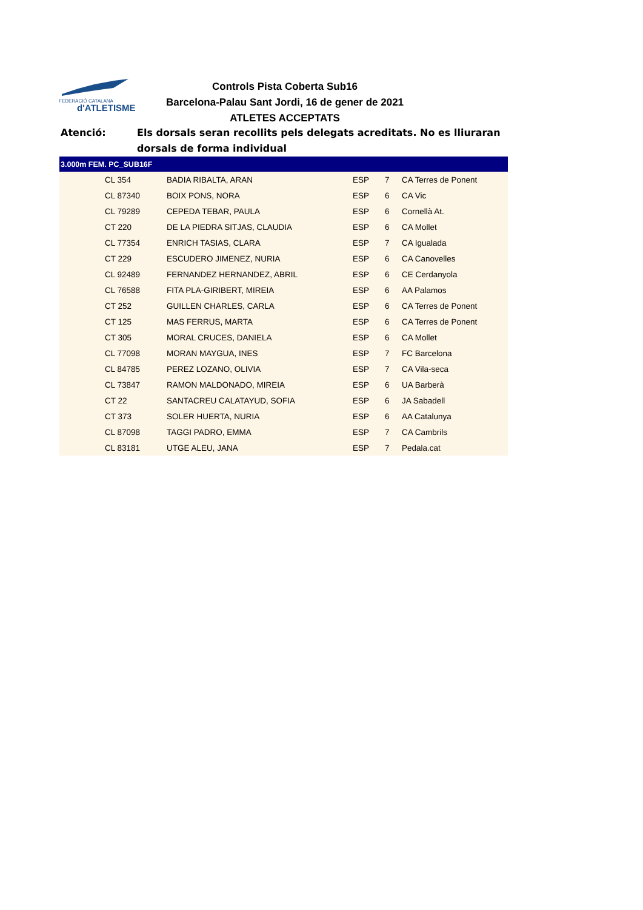FEDERACIÓ CATALANA
d'ATLETISME
Controls Pista Coberta Sub16
Barcelona-Palau Sant Jordi, 16 de gener de 2021
ATLETES ACCEPTATS
Atenció: Els dorsals seran recollits pels delegats acreditats. No es lliuraran dorsals de forma individual
| 3.000m FEM. PC_SUB16F | | | | | |
| --- | --- | --- | --- | --- | --- |
| | CL 354 | BADIA RIBALTA, ARAN | ESP | 7 | CA Terres de Ponent |
| | CL 87340 | BOIX PONS, NORA | ESP | 6 | CA Vic |
| | CL 79289 | CEPEDA TEBAR, PAULA | ESP | 6 | Cornellà At. |
| | CT 220 | DE LA PIEDRA SITJAS, CLAUDIA | ESP | 6 | CA Mollet |
| | CL 77354 | ENRICH TASIAS, CLARA | ESP | 7 | CA Igualada |
| | CT 229 | ESCUDERO JIMENEZ, NURIA | ESP | 6 | CA Canovelles |
| | CL 92489 | FERNANDEZ HERNANDEZ, ABRIL | ESP | 6 | CE Cerdanyola |
| | CL 76588 | FITA PLA-GIRIBERT, MIREIA | ESP | 6 | AA Palamos |
| | CT 252 | GUILLEN CHARLES, CARLA | ESP | 6 | CA Terres de Ponent |
| | CT 125 | MAS FERRUS, MARTA | ESP | 6 | CA Terres de Ponent |
| | CT 305 | MORAL CRUCES, DANIELA | ESP | 6 | CA Mollet |
| | CL 77098 | MORAN MAYGUA, INES | ESP | 7 | FC Barcelona |
| | CL 84785 | PEREZ LOZANO, OLIVIA | ESP | 7 | CA Vila-seca |
| | CL 73847 | RAMON MALDONADO, MIREIA | ESP | 6 | UA Barberà |
| | CT 22 | SANTACREU CALATAYUD, SOFIA | ESP | 6 | JA Sabadell |
| | CT 373 | SOLER HUERTA, NURIA | ESP | 6 | AA Catalunya |
| | CL 87098 | TAGGI PADRO, EMMA | ESP | 7 | CA Cambrils |
| | CL 83181 | UTGE ALEU, JANA | ESP | 7 | Pedala.cat |